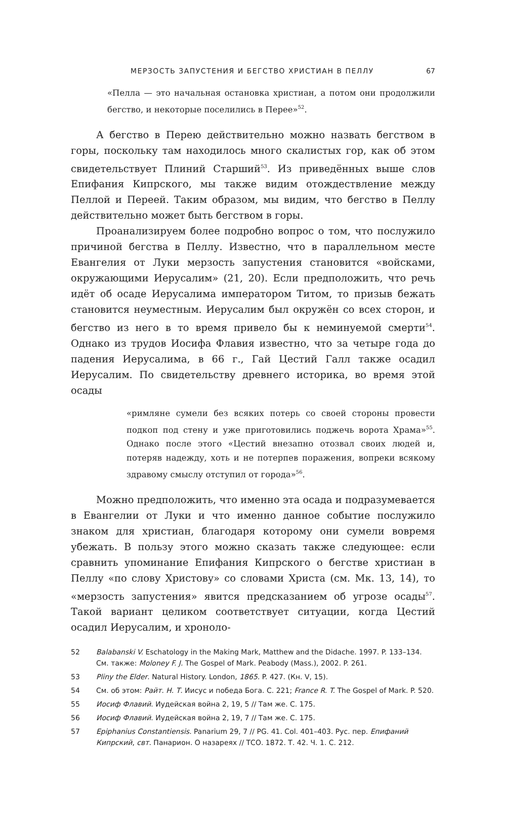МЕРЗОСТЬ ЗАПУСТЕНИЯ И БЕГСТВО ХРИСТИАН В ПЕЛЛУ 67
«Пелла — это начальная остановка христиан, а потом они продолжили бегство, и некоторые поселились в Перее»<sup>52</sup>.
А бегство в Перею действительно можно назвать бегством в горы, поскольку там находилось много скалистых гор, как об этом свидетельствует Плиний Старший<sup>53</sup>. Из приведённых выше слов Епифания Кипрского, мы также видим отождествление между Пеллой и Переей. Таким образом, мы видим, что бегство в Пеллу действительно может быть бегством в горы.
Проанализируем более подробно вопрос о том, что послужило причиной бегства в Пеллу. Известно, что в параллельном месте Евангелия от Луки мерзость запустения становится «войсками, окружающими Иерусалим» (21, 20). Если предположить, что речь идёт об осаде Иерусалима императором Титом, то призыв бежать становится неуместным. Иерусалим был окружён со всех сторон, и бегство из него в то время привело бы к неминуемой смерти<sup>54</sup>. Однако из трудов Иосифа Флавия известно, что за четыре года до падения Иерусалима, в 66 г., Гай Цестий Галл также осадил Иерусалим. По свидетельству древнего историка, во время этой осады
«римляне сумели без всяких потерь со своей стороны провести подкоп под стену и уже приготовились поджечь ворота Храма»<sup>55</sup>. Однако после этого «Цестий внезапно отозвал своих людей и, потеряв надежду, хоть и не потерпев поражения, вопреки всякому здравому смыслу отступил от города»<sup>56</sup>.
Можно предположить, что именно эта осада и подразумевается в Евангелии от Луки и что именно данное событие послужило знаком для христиан, благодаря которому они сумели вовремя убежать. В пользу этого можно сказать также следующее: если сравнить упоминание Епифания Кипрского о бегстве христиан в Пеллу «по слову Христову» со словами Христа (см. Мк. 13, 14), то «мерзость запустения» явится предсказанием об угрозе осады<sup>57</sup>. Такой вариант целиком соответствует ситуации, когда Цестий осадил Иерусалим, и хроноло-
52 Balabanski V. Eschatology in the Making Mark, Matthew and the Didache. 1997. P. 133–134. См. также: Moloney F. J. The Gospel of Mark. Peabody (Mass.), 2002. P. 261.
53 Pliny the Elder. Natural History. London, 1865. P. 427. (Кн. V, 15).
54 См. об этом: Райт. Н. Т. Иисус и победа Бога. С. 221; France R. T. The Gospel of Mark. P. 520.
55 Иосиф Флавий. Иудейская война 2, 19, 5 // Там же. С. 175.
56 Иосиф Флавий. Иудейская война 2, 19, 7 // Там же. С. 175.
57 Epiphanius Constantiensis. Panarium 29, 7 // PG. 41. Col. 401–403. Рус. пер. Епифаний Кипрский, свт. Панарион. О назареях // ТСО. 1872. Т. 42. Ч. 1. С. 212.